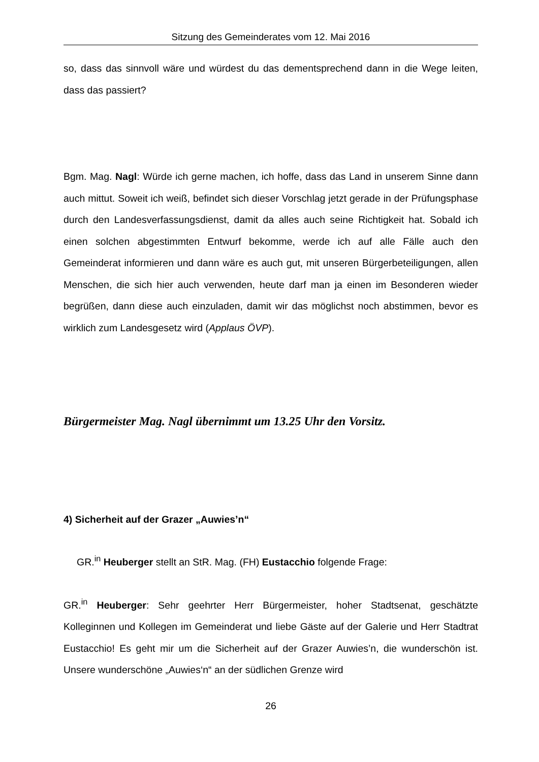Sitzung des Gemeinderates vom 12. Mai 2016
so, dass das sinnvoll wäre und würdest du das dementsprechend dann in die Wege leiten, dass das passiert?
Bgm. Mag. Nagl: Würde ich gerne machen, ich hoffe, dass das Land in unserem Sinne dann auch mittut. Soweit ich weiß, befindet sich dieser Vorschlag jetzt gerade in der Prüfungsphase durch den Landesverfassungsdienst, damit da alles auch seine Richtigkeit hat. Sobald ich einen solchen abgestimmten Entwurf bekomme, werde ich auf alle Fälle auch den Gemeinderat informieren und dann wäre es auch gut, mit unseren Bürgerbeteiligungen, allen Menschen, die sich hier auch verwenden, heute darf man ja einen im Besonderen wieder begrüßen, dann diese auch einzuladen, damit wir das möglichst noch abstimmen, bevor es wirklich zum Landesgesetz wird (Applaus ÖVP).
Bürgermeister Mag. Nagl übernimmt um 13.25 Uhr den Vorsitz.
4) Sicherheit auf der Grazer „Auwies’n“
GR.<sup>in</sup> Heuberger stellt an StR. Mag. (FH) Eustacchio folgende Frage:
GR.<sup>in</sup> Heuberger: Sehr geehrter Herr Bürgermeister, hoher Stadtsenat, geschätzte Kolleginnen und Kollegen im Gemeinderat und liebe Gäste auf der Galerie und Herr Stadtrat Eustacchio! Es geht mir um die Sicherheit auf der Grazer Auwies’n, die wunderschön ist. Unsere wunderschöne „Auwies‘n“ an der südlichen Grenze wird
26